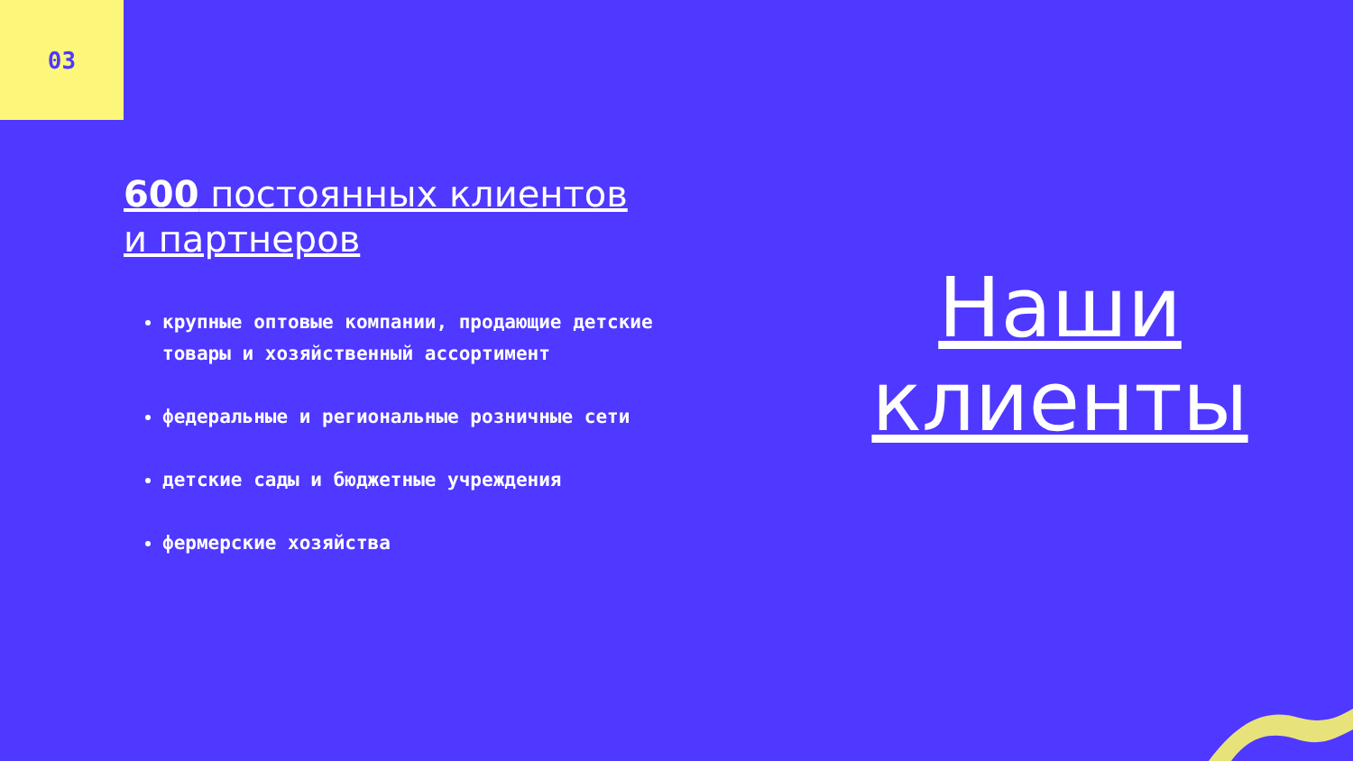03
600 постоянных клиентов и партнеров
крупные оптовые компании, продающие детские товары и хозяйственный ассортимент
федеральные и региональные розничные сети
детские сады и бюджетные учреждения
фермерские хозяйства
Наши клиенты